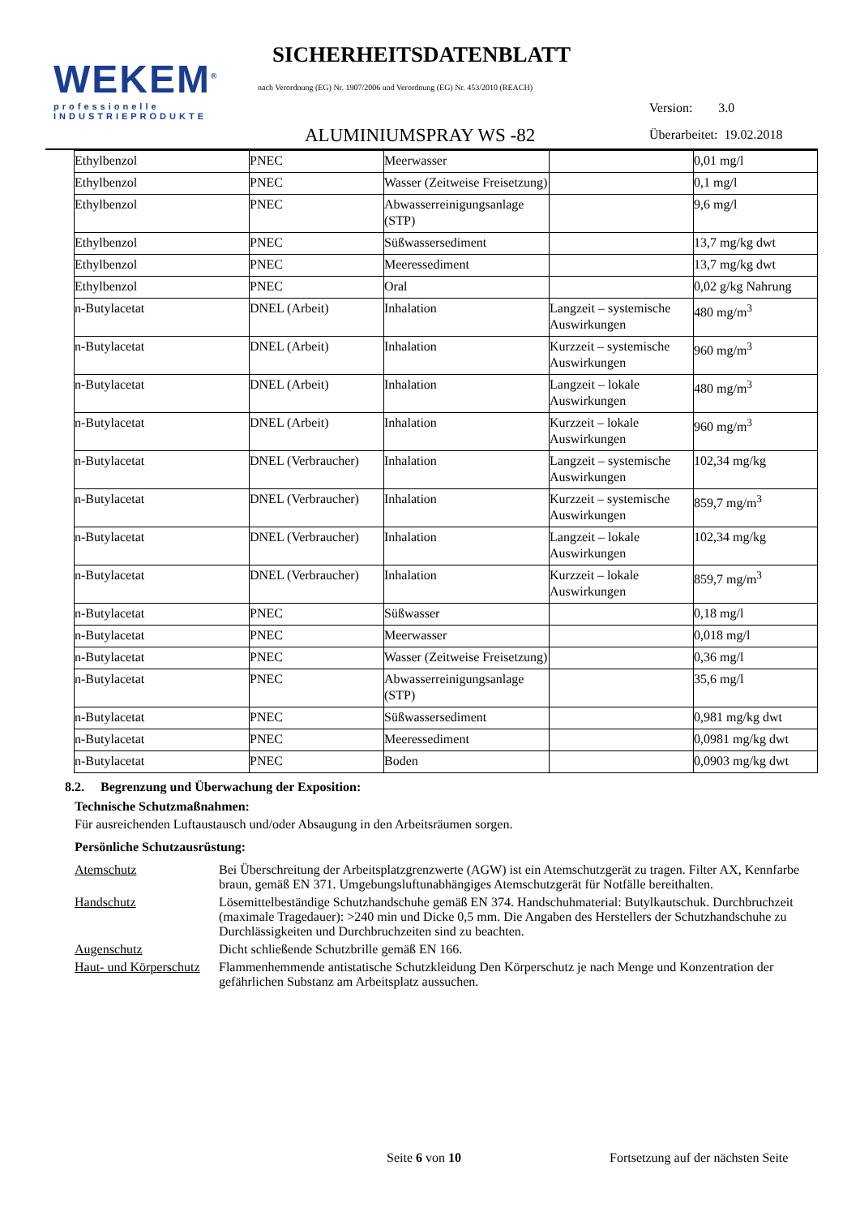WEKEM<sup>®</sup>
professionelle
INDUSTRIEPRODUKTE
SICHERHEITSDATENBLATT
nach Verordnung (EG) Nr. 1907/2006 und Verordnung (EG) Nr. 453/2010 (REACH)
Version: 3.0
ALUMINIUMSPRAY WS -82 Überarbeitet: 19.02.2018
| Ethylbenzol | PNEC | Meerwasser | | 0,01 mg/l |
| Ethylbenzol | PNEC | Wasser (Zeitweise Freisetzung) | | 0,1 mg/l |
| Ethylbenzol | PNEC | Abwasserreinigungsanlage (STP) | | 9,6 mg/l |
| Ethylbenzol | PNEC | Süßwassersediment | | 13,7 mg/kg dwt |
| Ethylbenzol | PNEC | Meeressediment | | 13,7 mg/kg dwt |
| Ethylbenzol | PNEC | Oral | | 0,02 g/kg Nahrung |
| n-Butylacetat | DNEL (Arbeit) | Inhalation | Langzeit – systemische Auswirkungen | 480 mg/m<sup>3</sup> |
| n-Butylacetat | DNEL (Arbeit) | Inhalation | Kurzzeit – systemische Auswirkungen | 960 mg/m<sup>3</sup> |
| n-Butylacetat | DNEL (Arbeit) | Inhalation | Langzeit – lokale Auswirkungen | 480 mg/m<sup>3</sup> |
| n-Butylacetat | DNEL (Arbeit) | Inhalation | Kurzzeit – lokale Auswirkungen | 960 mg/m<sup>3</sup> |
| n-Butylacetat | DNEL (Verbraucher) | Inhalation | Langzeit – systemische Auswirkungen | 102,34 mg/kg |
| n-Butylacetat | DNEL (Verbraucher) | Inhalation | Kurzzeit – systemische Auswirkungen | 859,7 mg/m<sup>3</sup> |
| n-Butylacetat | DNEL (Verbraucher) | Inhalation | Langzeit – lokale Auswirkungen | 102,34 mg/kg |
| n-Butylacetat | DNEL (Verbraucher) | Inhalation | Kurzzeit – lokale Auswirkungen | 859,7 mg/m<sup>3</sup> |
| n-Butylacetat | PNEC | Süßwasser | | 0,18 mg/l |
| n-Butylacetat | PNEC | Meerwasser | | 0,018 mg/l |
| n-Butylacetat | PNEC | Wasser (Zeitweise Freisetzung) | | 0,36 mg/l |
| n-Butylacetat | PNEC | Abwasserreinigungsanlage (STP) | | 35,6 mg/l |
| n-Butylacetat | PNEC | Süßwassersediment | | 0,981 mg/kg dwt |
| n-Butylacetat | PNEC | Meeressediment | | 0,0981 mg/kg dwt |
| n-Butylacetat | PNEC | Boden | | 0,0903 mg/kg dwt |
8.2. Begrenzung und Überwachung der Exposition:
Technische Schutzmaßnahmen:
Für ausreichenden Luftaustausch und/oder Absaugung in den Arbeitsräumen sorgen.
Persönliche Schutzausrüstung:
Atemschutz Bei Überschreitung der Arbeitsplatzgrenzwerte (AGW) ist ein Atemschutzgerät zu tragen. Filter AX, Kennfarbe braun, gemäß EN 371. Umgebungsluftunabhängiges Atemschutzgerät für Notfälle bereithalten.
Handschutz Lösemittelbeständige Schutzhandschuhe gemäß EN 374. Handschuhmaterial: Butylkautschuk. Durchbruchzeit (maximale Tragedauer): >240 min und Dicke 0,5 mm. Die Angaben des Herstellers der Schutzhandschuhe zu Durchlässigkeiten und Durchbruchzeiten sind zu beachten.
Augenschutz Dicht schließende Schutzbrille gemäß EN 166.
Haut- und Körperschutz
Flammenhemmende antistatische Schutzkleidung Den Körperschutz je nach Menge und Konzentration der gefährlichen Substanz am Arbeitsplatz aussuchen.
Seite 6 von 10
Fortsetzung auf der nächsten Seite